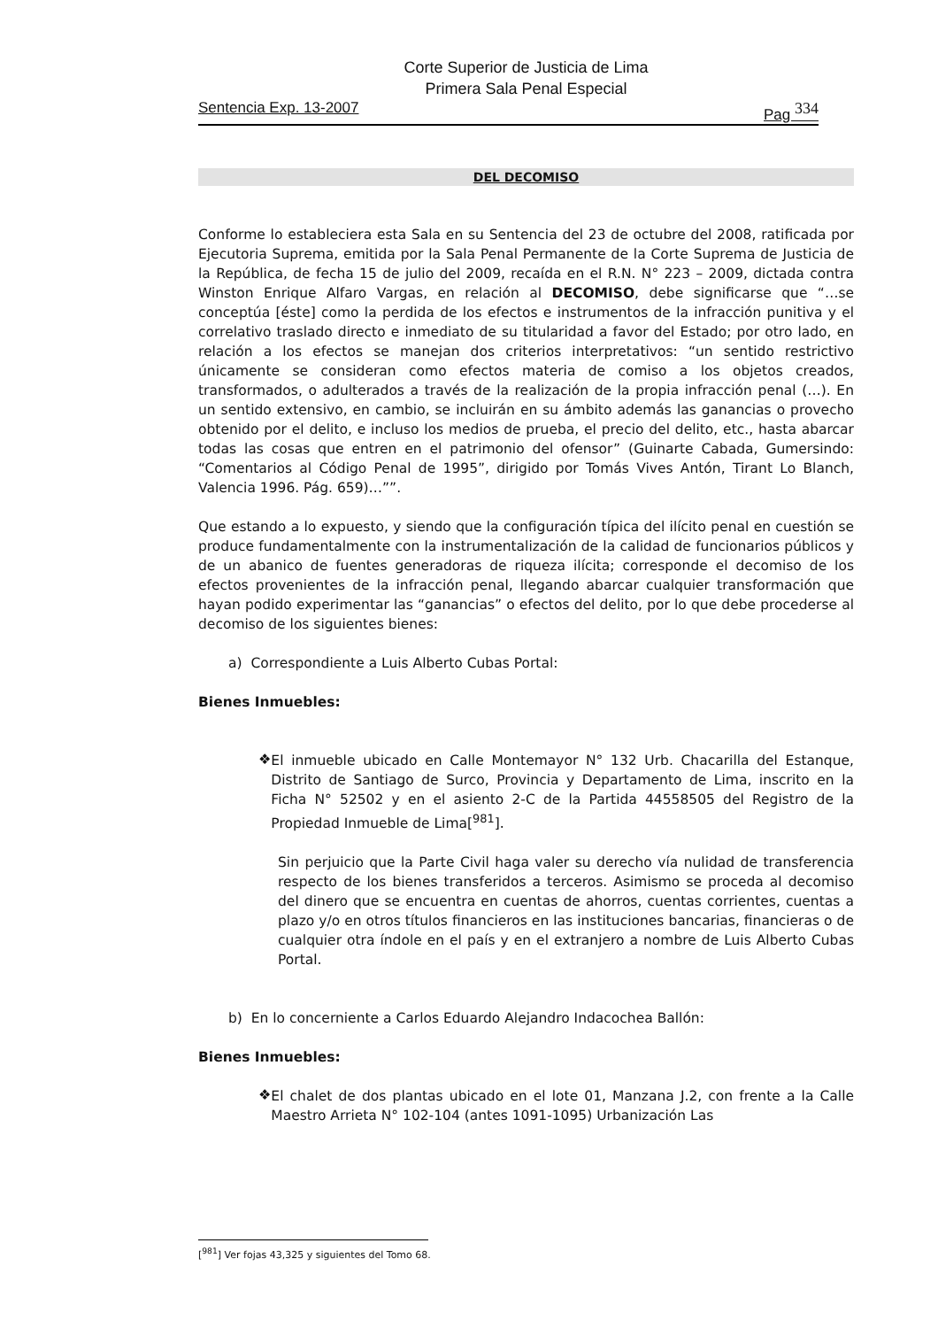Corte Superior de Justicia de Lima
Primera Sala Penal Especial
Sentencia Exp. 13-2007 Pag <sup>334</sup>
DEL DECOMISO
Conforme lo estableciera esta Sala en su Sentencia del 23 de octubre del 2008, ratificada por Ejecutoria Suprema, emitida por la Sala Penal Permanente de la Corte Suprema de Justicia de la República, de fecha 15 de julio del 2009, recaída en el R.N. N° 223 – 2009, dictada contra Winston Enrique Alfaro Vargas, en relación al DECOMISO, debe significarse que “…se conceptúa [éste] como la perdida de los efectos e instrumentos de la infracción punitiva y el correlativo traslado directo e inmediato de su titularidad a favor del Estado; por otro lado, en relación a los efectos se manejan dos criterios interpretativos: “un sentido restrictivo únicamente se consideran como efectos materia de comiso a los objetos creados, transformados, o adulterados a través de la realización de la propia infracción penal (…). En un sentido extensivo, en cambio, se incluirán en su ámbito además las ganancias o provecho obtenido por el delito, e incluso los medios de prueba, el precio del delito, etc., hasta abarcar todas las cosas que entren en el patrimonio del ofensor” (Guinarte Cabada, Gumersindo: “Comentarios al Código Penal de 1995”, dirigido por Tomás Vives Antón, Tirant Lo Blanch, Valencia 1996. Pág. 659)…””.
Que estando a lo expuesto, y siendo que la configuración típica del ilícito penal en cuestión se produce fundamentalmente con la instrumentalización de la calidad de funcionarios públicos y de un abanico de fuentes generadoras de riqueza ilícita; corresponde el decomiso de los efectos provenientes de la infracción penal, llegando abarcar cualquier transformación que hayan podido experimentar las “ganancias” o efectos del delito, por lo que debe procederse al decomiso de los siguientes bienes:
a) Correspondiente a Luis Alberto Cubas Portal:
Bienes Inmuebles:
❖
El inmueble ubicado en Calle Montemayor N° 132 Urb. Chacarilla del Estanque, Distrito de Santiago de Surco, Provincia y Departamento de Lima, inscrito en la Ficha N° 52502 y en el asiento 2-C de la Partida 44558505 del Registro de la Propiedad Inmueble de Lima[<sup>981</sup>].
Sin perjuicio que la Parte Civil haga valer su derecho vía nulidad de transferencia respecto de los bienes transferidos a terceros. Asimismo se proceda al decomiso del dinero que se encuentra en cuentas de ahorros, cuentas corrientes, cuentas a plazo y/o en otros títulos financieros en las instituciones bancarias, financieras o de cualquier otra índole en el país y en el extranjero a nombre de Luis Alberto Cubas Portal.
b) En lo concerniente a Carlos Eduardo Alejandro Indacochea Ballón:
Bienes Inmuebles:
❖
El chalet de dos plantas ubicado en el lote 01, Manzana J.2, con frente a la Calle Maestro Arrieta N° 102-104 (antes 1091-1095) Urbanización Las
[<sup>981</sup>] Ver fojas 43,325 y siguientes del Tomo 68.